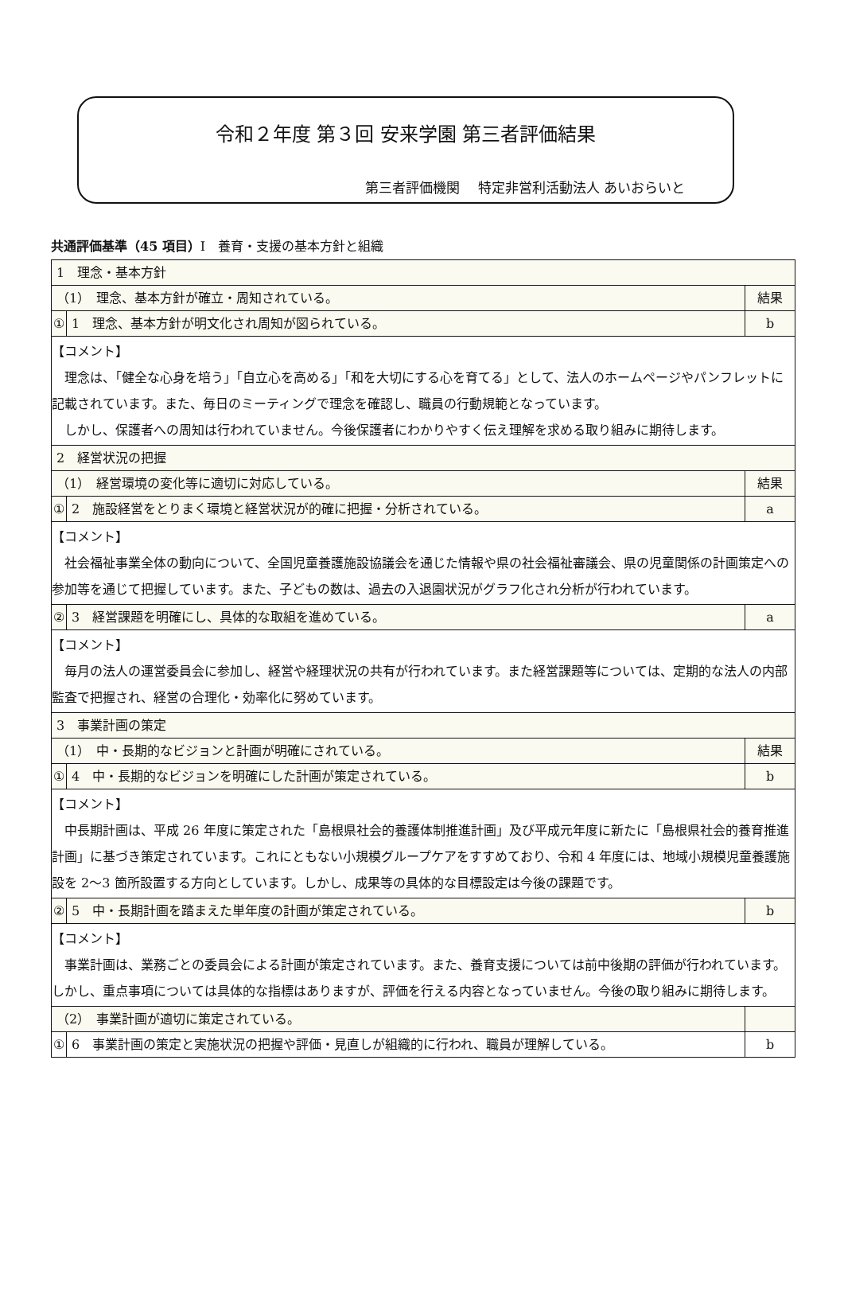令和２年度 第３回 安来学園 第三者評価結果
第三者評価機関　 特定非営利活動法人 あいおらいと
共通評価基準（45 項目）Ⅰ　養育・支援の基本方針と組織
| 1 理念・基本方針 | | |
| （1） 理念、基本方針が確立・周知されている。 | | 結果 |
| ① | 1 理念、基本方針が明文化され周知が図られている。 | b |
| 【コメント】 理念は、「健全な心身を培う」「自立心を高める」「和を大切にする心を育てる」として、法人のホームページやパンフレットに記載されています。また、毎日のミーティングで理念を確認し、職員の行動規範となっています。 しかし、保護者への周知は行われていません。今後保護者にわかりやすく伝え理解を求める取り組みに期待します。 | | |
| 2 経営状況の把握 | | |
| （1） 経営環境の変化等に適切に対応している。 | | 結果 |
| ① | 2 施設経営をとりまく環境と経営状況が的確に把握・分析されている。 | a |
| 【コメント】 社会福祉事業全体の動向について、全国児童養護施設協議会を通じた情報や県の社会福祉審議会、県の児童関係の計画策定への参加等を通じて把握しています。また、子どもの数は、過去の入退園状況がグラフ化され分析が行われています。 | | |
| ② | 3 経営課題を明確にし、具体的な取組を進めている。 | a |
| 【コメント】 毎月の法人の運営委員会に参加し、経営や経理状況の共有が行われています。また経営課題等については、定期的な法人の内部監査で把握され、経営の合理化・効率化に努めています。 | | |
| 3 事業計画の策定 | | |
| （1） 中・長期的なビジョンと計画が明確にされている。 | | 結果 |
| ① | 4 中・長期的なビジョンを明確にした計画が策定されている。 | b |
| 【コメント】 中長期計画は、平成 26 年度に策定された「島根県社会的養護体制推進計画」及び平成元年度に新たに「島根県社会的養育推進計画」に基づき策定されています。これにともない小規模グループケアをすすめており、令和 4 年度には、地域小規模児童養護施設を 2～3 箇所設置する方向としています。しかし、成果等の具体的な目標設定は今後の課題です。 | | |
| ② | 5 中・長期計画を踏まえた単年度の計画が策定されている。 | b |
| 【コメント】 事業計画は、業務ごとの委員会による計画が策定されています。また、養育支援については前中後期の評価が行われています。しかし、重点事項については具体的な指標はありますが、評価を行える内容となっていません。今後の取り組みに期待します。 | | |
| （2） 事業計画が適切に策定されている。 | | |
| ① | 6 事業計画の策定と実施状況の把握や評価・見直しが組織的に行われ、職員が理解している。 | b |